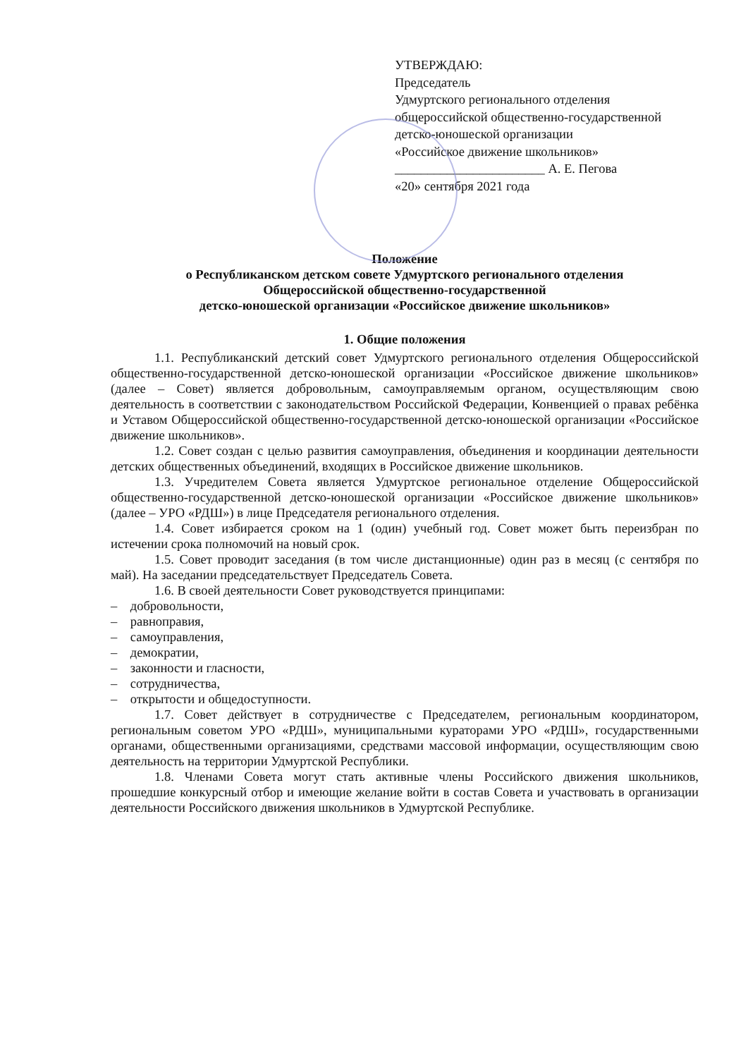УТВЕРЖДАЮ:
Председатель
Удмуртского регионального отделения
общероссийской общественно-государственной
детско-юношеской организации
«Российское движение школьников»
_______________________ А. Е. Пегова
«20» сентября 2021 года
Положение
о Республиканском детском совете Удмуртского регионального отделения
Общероссийской общественно-государственной
детско-юношеской организации «Российское движение школьников»
1. Общие положения
1.1. Республиканский детский совет Удмуртского регионального отделения Общероссийской общественно-государственной детско-юношеской организации «Российское движение школьников» (далее – Совет) является добровольным, самоуправляемым органом, осуществляющим свою деятельность в соответствии с законодательством Российской Федерации, Конвенцией о правах ребёнка и Уставом Общероссийской общественно-государственной детско-юношеской организации «Российское движение школьников».
1.2. Совет создан с целью развития самоуправления, объединения и координации деятельности детских общественных объединений, входящих в Российское движение школьников.
1.3. Учредителем Совета является Удмуртское региональное отделение Общероссийской общественно-государственной детско-юношеской организации «Российское движение школьников» (далее – УРО «РДШ») в лице Председателя регионального отделения.
1.4. Совет избирается сроком на 1 (один) учебный год. Совет может быть переизбран по истечении срока полномочий на новый срок.
1.5. Совет проводит заседания (в том числе дистанционные) один раз в месяц (с сентября по май). На заседании председательствует Председатель Совета.
1.6. В своей деятельности Совет руководствуется принципами:
– добровольности,
– равноправия,
– самоуправления,
– демократии,
– законности и гласности,
– сотрудничества,
– открытости и общедоступности.
1.7. Совет действует в сотрудничестве с Председателем, региональным координатором, региональным советом УРО «РДШ», муниципальными кураторами УРО «РДШ», государственными органами, общественными организациями, средствами массовой информации, осуществляющим свою деятельность на территории Удмуртской Республики.
1.8. Членами Совета могут стать активные члены Российского движения школьников, прошедшие конкурсный отбор и имеющие желание войти в состав Совета и участвовать в организации деятельности Российского движения школьников в Удмуртской Республике.